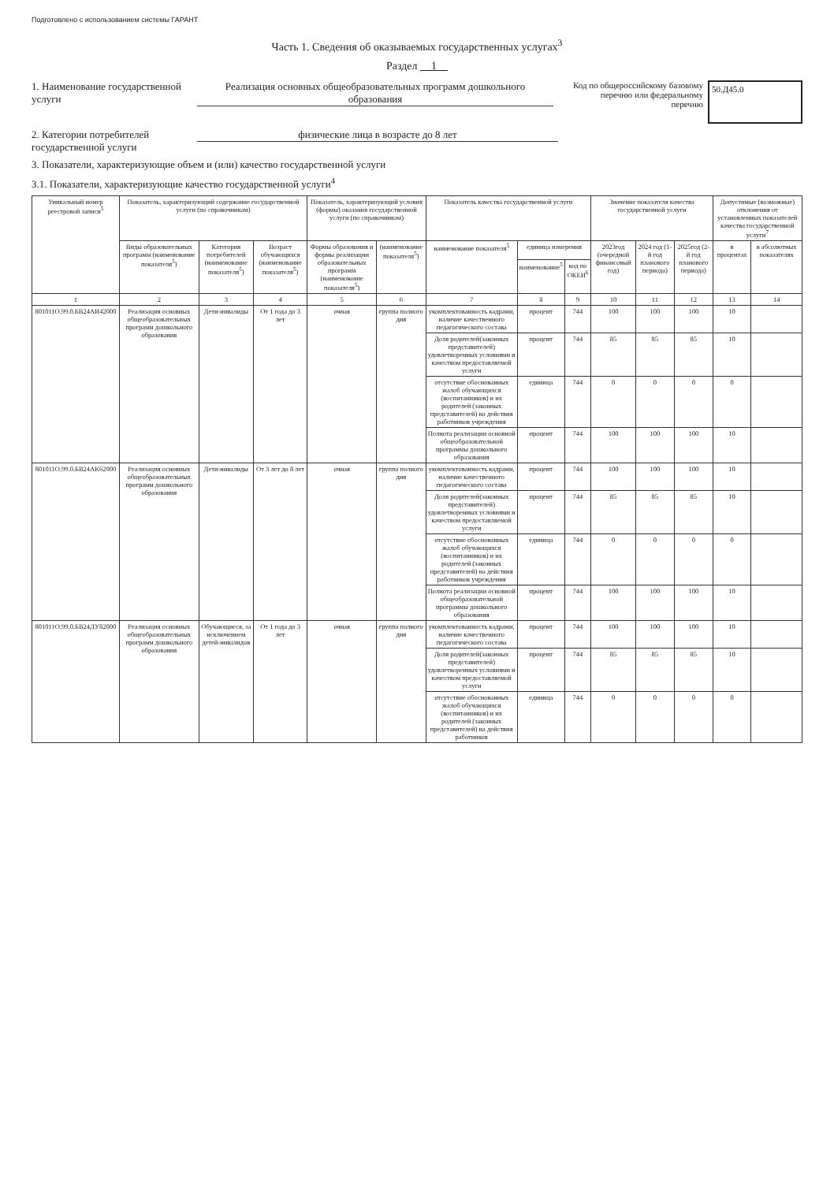Подготовлено с использованием системы ГАРАНТ
Часть 1. Сведения об оказываемых государственных услугах<sup>3</sup>
Раздел 1
1. Наименование государственной услуги
Реализация основных общеобразовательных программ дошкольного образования
Код по общероссийскому базовому перечню или федеральному перечню
50.Д45.0
2. Категории потребителей государственной услуги
физические лица в возрасте до 8 лет
3. Показатели, характеризующие объем и (или) качество государственной услуги
3.1. Показатели, характеризующие качество государственной услуги<sup>4</sup>
| Уникальный номер реестровой записи<sup>5</sup> | Показатель, характеризующий содержание государственной услуги (по справочникам) | | | Показатель, характеризующий условия (формы) оказания государственной услуги (по справочникам) | | Показатель качества государственной услуги | | | Значение показателя качества государственной услуги | | | Допустимые (возможные) отклонения от установленных показателей качества государственной услуги<sup>7</sup> | |
| --- | --- | --- | --- | --- | --- | --- | --- | --- | --- | --- | --- | --- | --- |
| | Виды образовательных программ (наименование показателя<sup>5</sup>) | Категория потребителей (наименование показателя<sup>5</sup>) | Возраст обучающихся (наименование показателя<sup>5</sup>) | Формы образования и формы реализации образовательных программ (наименование показателя<sup>5</sup>) | (наименование показателя<sup>5</sup>) | наименование показателя<sup>5</sup> | единица измерения | | 2023год (очередной финансовый год) | 2024 год (1-й год планового периода) | 2025год (2-й год планового периода) | в процентах | в абсолютных показателях |
| | | | | | | | наименование<sup>5</sup> | код по ОКЕИ<sup>6</sup> | | | | | |
| 1 | 2 | 3 | 4 | 5 | 6 | 7 | 8 | 9 | 10 | 11 | 12 | 13 | 14 |
| 801011О.99.0.БВ24АИ42000 | Реализация основных общеобразовательных программ дошкольного образования | Дети-инвалиды | От 1 года до 3 лет | очная | группа полного дня | укомплектованность кадрами, наличие качественного педагогического состава | процент | 744 | 100 | 100 | 100 | 10 | |
| | | | | | | Доля родителей(законных представителей) удовлетворенных условиями и качеством предоставляемой услуги | процент | 744 | 85 | 85 | 85 | 10 | |
| | | | | | | отсутствие обоснованных жалоб обучающихся (воспитанников) и их родителей (законных представителей) на действия работников учреждения | единица | 744 | 0 | 0 | 0 | 0 | |
| | | | | | | Полнота реализации основной общеобразовательной программы дошкольного образования | процент | 744 | 100 | 100 | 100 | 10 | |
| 801011О.99.0.БВ24АК62000 | Реализация основных общеобразовательных программ дошкольного образования | Дети-инвалиды | От 3 лет до 8 лет | очная | группа полного дня | укомплектованность кадрами, наличие качественного педагогического состава | процент | 744 | 100 | 100 | 100 | 10 | |
| | | | | | | Доля родителей(законных представителей) удовлетворенных условиями и качеством предоставляемой услуги | процент | 744 | 85 | 85 | 85 | 10 | |
| | | | | | | отсутствие обоснованных жалоб обучающихся (воспитанников) и их родителей (законных представителей) на действия работников учреждения | единица | 744 | 0 | 0 | 0 | 0 | |
| | | | | | | Полнота реализации основной общеобразовательной программы дошкольного образования | процент | 744 | 100 | 100 | 100 | 10 | |
| 801011О.99.0.БВ24ДУ82000 | Реализация основных общеобразовательных программ дошкольного образования | Обучающиеся, за исключением детей-инвалидов | От 1 года до 3 лет | очная | группа полного дня | укомплектованность кадрами, наличие качественного педагогического состава | процент | 744 | 100 | 100 | 100 | 10 | |
| | | | | | | Доля родителей(законных представителей) удовлетворенных условиями и качеством предоставляемой услуги | процент | 744 | 85 | 85 | 85 | 10 | |
| | | | | | | отсутствие обоснованных жалоб обучающихся (воспитанников) и их родителей (законных представителей) на действия работников | единица | 744 | 0 | 0 | 0 | 0 | |